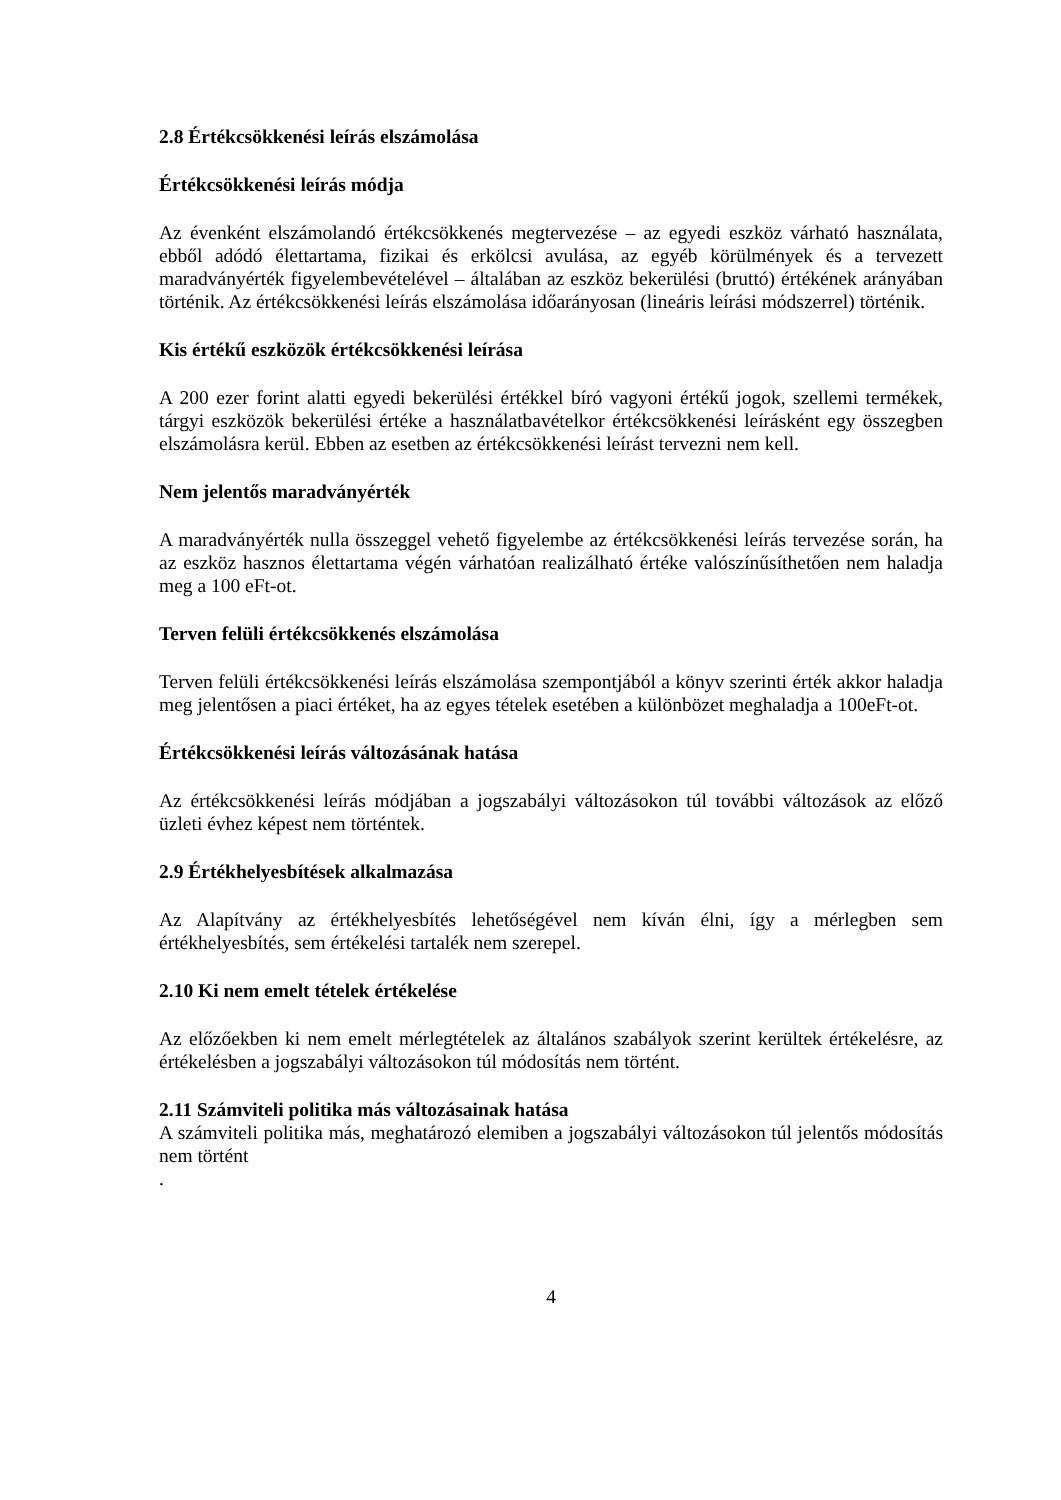2.8 Értékcsökkenési leírás elszámolása
Értékcsökkenési leírás módja
Az évenként elszámolandó értékcsökkenés megtervezése – az egyedi eszköz várható használata, ebből adódó élettartama, fizikai és erkölcsi avulása, az egyéb körülmények és a tervezett maradványérték figyelembevételével – általában az eszköz bekerülési (bruttó) értékének arányában történik. Az értékcsökkenési leírás elszámolása időarányosan (lineáris leírási módszerrel) történik.
Kis értékű eszközök értékcsökkenési leírása
A 200 ezer forint alatti egyedi bekerülési értékkel bíró vagyoni értékű jogok, szellemi termékek, tárgyi eszközök bekerülési értéke a használatbavételkor értékcsökkenési leírásként egy összegben elszámolásra kerül. Ebben az esetben az értékcsökkenési leírást tervezni nem kell.
Nem jelentős maradványérték
A maradványérték nulla összeggel vehető figyelembe az értékcsökkenési leírás tervezése során, ha az eszköz hasznos élettartama végén várhatóan realizálható értéke valószínűsíthetően nem haladja meg a 100 eFt-ot.
Terven felüli értékcsökkenés elszámolása
Terven felüli értékcsökkenési leírás elszámolása szempontjából a könyv szerinti érték akkor haladja meg jelentősen a piaci értéket, ha az egyes tételek esetében a különbözet meghaladja a 100eFt-ot.
Értékcsökkenési leírás változásának hatása
Az értékcsökkenési leírás módjában a jogszabályi változásokon túl további változások az előző üzleti évhez képest nem történtek.
2.9 Értékhelyesbítések alkalmazása
Az Alapítvány az értékhelyesbítés lehetőségével nem kíván élni, így a mérlegben sem értékhelyesbítés, sem értékelési tartalék nem szerepel.
2.10 Ki nem emelt tételek értékelése
Az előzőekben ki nem emelt mérlegtételek az általános szabályok szerint kerültek értékelésre, az értékelésben a jogszabályi változásokon túl módosítás nem történt.
2.11 Számviteli politika más változásainak hatása
A számviteli politika más, meghatározó elemiben a jogszabályi változásokon túl jelentős módosítás nem történt
.
4